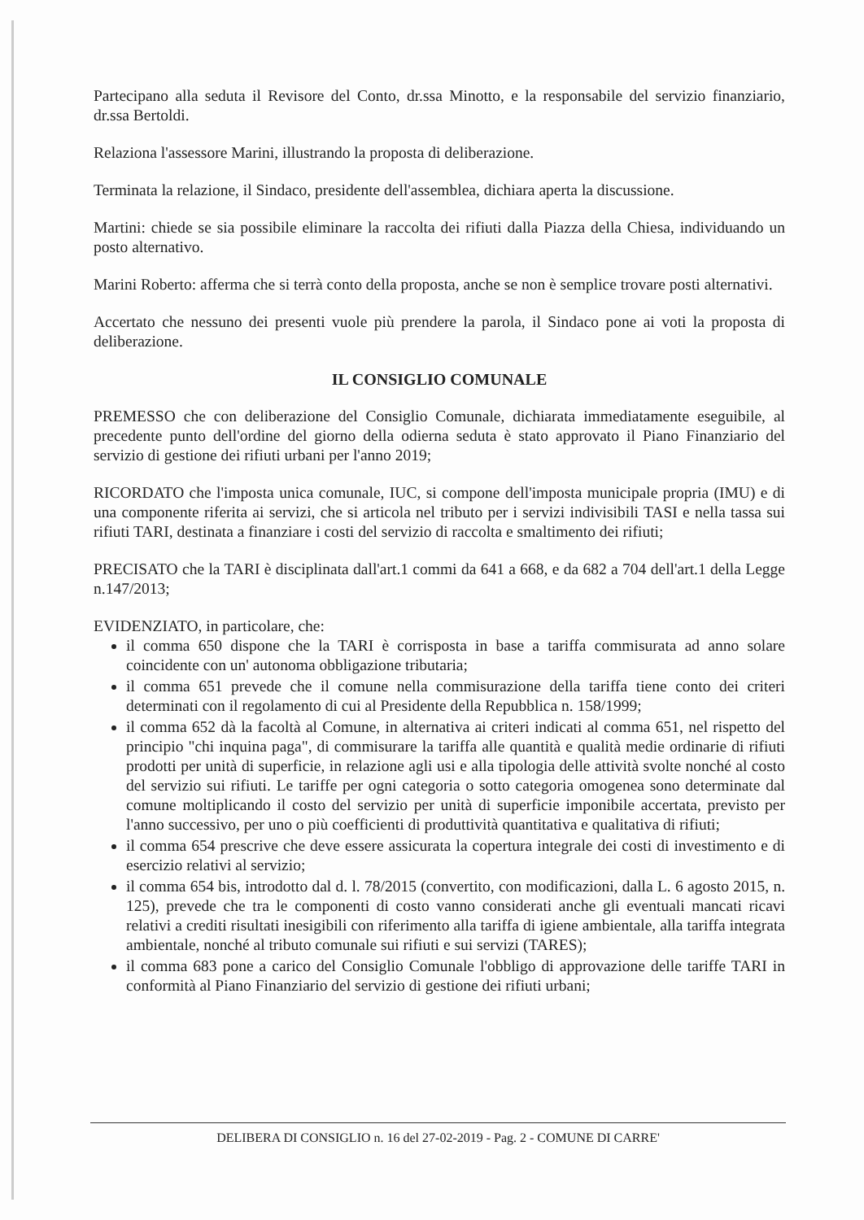Partecipano alla seduta il Revisore del Conto, dr.ssa Minotto, e la responsabile del servizio finanziario, dr.ssa Bertoldi.
Relaziona l'assessore Marini, illustrando la proposta di deliberazione.
Terminata la relazione, il Sindaco, presidente dell'assemblea, dichiara aperta la discussione.
Martini: chiede se sia possibile eliminare la raccolta dei rifiuti dalla Piazza della Chiesa, individuando un posto alternativo.
Marini Roberto: afferma che si terrà conto della proposta, anche se non è semplice trovare posti alternativi.
Accertato che nessuno dei presenti vuole più prendere la parola, il Sindaco pone ai voti la proposta di deliberazione.
IL CONSIGLIO COMUNALE
PREMESSO che con deliberazione del Consiglio Comunale, dichiarata immediatamente eseguibile, al precedente punto dell'ordine del giorno della odierna seduta è stato approvato il Piano Finanziario del servizio di gestione dei rifiuti urbani per l'anno 2019;
RICORDATO che l'imposta unica comunale, IUC, si compone dell'imposta municipale propria (IMU) e di una componente riferita ai servizi, che si articola nel tributo per i servizi indivisibili TASI e nella tassa sui rifiuti TARI, destinata a finanziare i costi del servizio di raccolta e smaltimento dei rifiuti;
PRECISATO che la TARI è disciplinata dall'art.1 commi da 641 a 668, e da 682 a 704 dell'art.1 della Legge n.147/2013;
EVIDENZIATO, in particolare, che:
il comma 650 dispone che la TARI è corrisposta in base a tariffa commisurata ad anno solare coincidente con un' autonoma obbligazione tributaria;
il comma 651 prevede che il comune nella commisurazione della tariffa tiene conto dei criteri determinati con il regolamento di cui al Presidente della Repubblica n. 158/1999;
il comma 652 dà la facoltà al Comune, in alternativa ai criteri indicati al comma 651, nel rispetto del principio "chi inquina paga", di commisurare la tariffa alle quantità e qualità medie ordinarie di rifiuti prodotti per unità di superficie, in relazione agli usi e alla tipologia delle attività svolte nonché al costo del servizio sui rifiuti. Le tariffe per ogni categoria o sotto categoria omogenea sono determinate dal comune moltiplicando il costo del servizio per unità di superficie imponibile accertata, previsto per l'anno successivo, per uno o più coefficienti di produttività quantitativa e qualitativa di rifiuti;
il comma 654 prescrive che deve essere assicurata la copertura integrale dei costi di investimento e di esercizio relativi al servizio;
il comma 654 bis, introdotto dal d. l. 78/2015 (convertito, con modificazioni, dalla L. 6 agosto 2015, n. 125), prevede che tra le componenti di costo vanno considerati anche gli eventuali mancati ricavi relativi a crediti risultati inesigibili con riferimento alla tariffa di igiene ambientale, alla tariffa integrata ambientale, nonché al tributo comunale sui rifiuti e sui servizi (TARES);
il comma 683 pone a carico del Consiglio Comunale l'obbligo di approvazione delle tariffe TARI in conformità al Piano Finanziario del servizio di gestione dei rifiuti urbani;
DELIBERA DI CONSIGLIO n. 16 del 27-02-2019 - Pag. 2 - COMUNE DI CARRE'